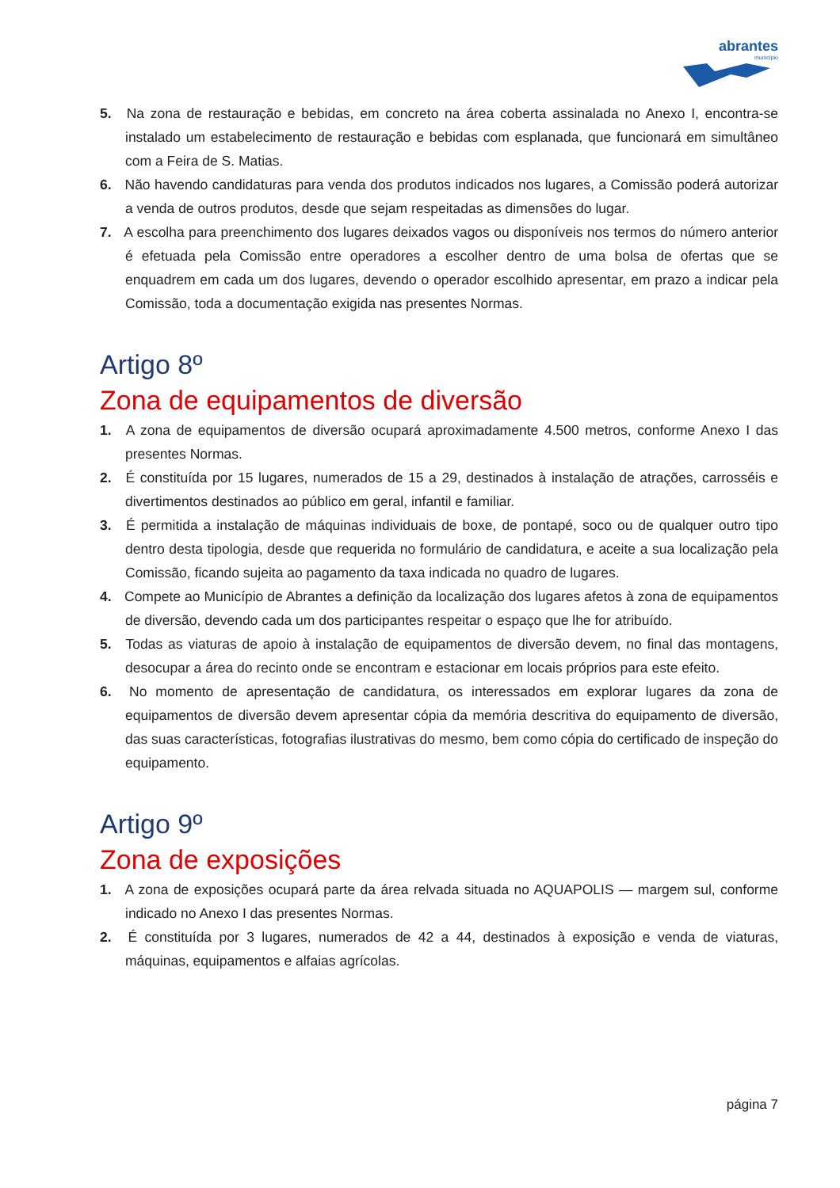abrantes
município
5. Na zona de restauração e bebidas, em concreto na área coberta assinalada no Anexo I, encontra-se instalado um estabelecimento de restauração e bebidas com esplanada, que funcionará em simultâneo com a Feira de S. Matias.
6. Não havendo candidaturas para venda dos produtos indicados nos lugares, a Comissão poderá autorizar a venda de outros produtos, desde que sejam respeitadas as dimensões do lugar.
7. A escolha para preenchimento dos lugares deixados vagos ou disponíveis nos termos do número anterior é efetuada pela Comissão entre operadores a escolher dentro de uma bolsa de ofertas que se enquadrem em cada um dos lugares, devendo o operador escolhido apresentar, em prazo a indicar pela Comissão, toda a documentação exigida nas presentes Normas.
Artigo 8º
Zona de equipamentos de diversão
1. A zona de equipamentos de diversão ocupará aproximadamente 4.500 metros, conforme Anexo I das presentes Normas.
2. É constituída por 15 lugares, numerados de 15 a 29, destinados à instalação de atrações, carrosséis e divertimentos destinados ao público em geral, infantil e familiar.
3. É permitida a instalação de máquinas individuais de boxe, de pontapé, soco ou de qualquer outro tipo dentro desta tipologia, desde que requerida no formulário de candidatura, e aceite a sua localização pela Comissão, ficando sujeita ao pagamento da taxa indicada no quadro de lugares.
4. Compete ao Município de Abrantes a definição da localização dos lugares afetos à zona de equipamentos de diversão, devendo cada um dos participantes respeitar o espaço que lhe for atribuído.
5. Todas as viaturas de apoio à instalação de equipamentos de diversão devem, no final das montagens, desocupar a área do recinto onde se encontram e estacionar em locais próprios para este efeito.
6. No momento de apresentação de candidatura, os interessados em explorar lugares da zona de equipamentos de diversão devem apresentar cópia da memória descritiva do equipamento de diversão, das suas características, fotografias ilustrativas do mesmo, bem como cópia do certificado de inspeção do equipamento.
Artigo 9º
Zona de exposições
1. A zona de exposições ocupará parte da área relvada situada no AQUAPOLIS — margem sul, conforme indicado no Anexo I das presentes Normas.
2. É constituída por 3 lugares, numerados de 42 a 44, destinados à exposição e venda de viaturas, máquinas, equipamentos e alfaias agrícolas.
página 7